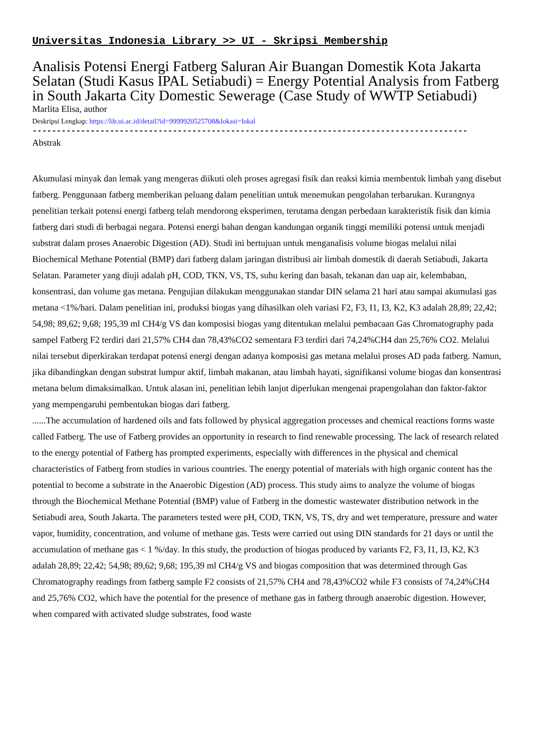Universitas Indonesia Library >> UI - Skripsi Membership
Analisis Potensi Energi Fatberg Saluran Air Buangan Domestik Kota Jakarta Selatan (Studi Kasus IPAL Setiabudi) = Energy Potential Analysis from Fatberg in South Jakarta City Domestic Sewerage (Case Study of WWTP Setiabudi)
Marlita Elisa, author
Deskripsi Lengkap: https://lib.ui.ac.id/detail?id=9999920525708&lokasi=lokal
------------------------------------------------------------------------------------------
Abstrak
Akumulasi minyak dan lemak yang mengeras diikuti oleh proses agregasi fisik dan reaksi kimia membentuk limbah yang disebut fatberg. Penggunaan fatberg memberikan peluang dalam penelitian untuk menemukan pengolahan terbarukan. Kurangnya penelitian terkait potensi energi fatberg telah mendorong eksperimen, terutama dengan perbedaan karakteristik fisik dan kimia fatberg dari studi di berbagai negara. Potensi energi bahan dengan kandungan organik tinggi memiliki potensi untuk menjadi substrat dalam proses Anaerobic Digestion (AD). Studi ini bertujuan untuk menganalisis volume biogas melalui nilai Biochemical Methane Potential (BMP) dari fatberg dalam jaringan distribusi air limbah domestik di daerah Setiabudi, Jakarta Selatan. Parameter yang diuji adalah pH, COD, TKN, VS, TS, suhu kering dan basah, tekanan dan uap air, kelembaban, konsentrasi, dan volume gas metana. Pengujian dilakukan menggunakan standar DIN selama 21 hari atau sampai akumulasi gas metana <1%/hari. Dalam penelitian ini, produksi biogas yang dihasilkan oleh variasi F2, F3, I1, I3, K2, K3 adalah 28,89; 22,42; 54,98; 89,62; 9,68; 195,39 ml CH4/g VS dan komposisi biogas yang ditentukan melalui pembacaan Gas Chromatography pada sampel Fatberg F2 terdiri dari 21,57% CH4 dan 78,43%CO2 sementara F3 terdiri dari 74,24%CH4 dan 25,76% CO2. Melalui nilai tersebut diperkirakan terdapat potensi energi dengan adanya komposisi gas metana melalui proses AD pada fatberg. Namun, jika dibandingkan dengan substrat lumpur aktif, limbah makanan, atau limbah hayati, signifikansi volume biogas dan konsentrasi metana belum dimaksimalkan. Untuk alasan ini, penelitian lebih lanjut diperlukan mengenai prapengolahan dan faktor-faktor yang mempengaruhi pembentukan biogas dari fatberg.
......The accumulation of hardened oils and fats followed by physical aggregation processes and chemical reactions forms waste called Fatberg. The use of Fatberg provides an opportunity in research to find renewable processing. The lack of research related to the energy potential of Fatberg has prompted experiments, especially with differences in the physical and chemical characteristics of Fatberg from studies in various countries. The energy potential of materials with high organic content has the potential to become a substrate in the Anaerobic Digestion (AD) process. This study aims to analyze the volume of biogas through the Biochemical Methane Potential (BMP) value of Fatberg in the domestic wastewater distribution network in the Setiabudi area, South Jakarta. The parameters tested were pH, COD, TKN, VS, TS, dry and wet temperature, pressure and water vapor, humidity, concentration, and volume of methane gas. Tests were carried out using DIN standards for 21 days or until the accumulation of methane gas < 1 %/day. In this study, the production of biogas produced by variants F2, F3, I1, I3, K2, K3 adalah 28,89; 22,42; 54,98; 89,62; 9,68; 195,39 ml CH4/g VS and biogas composition that was determined through Gas Chromatography readings from fatberg sample F2 consists of 21,57% CH4 and 78,43%CO2 while F3 consists of 74,24%CH4 and 25,76% CO2, which have the potential for the presence of methane gas in fatberg through anaerobic digestion. However, when compared with activated sludge substrates, food waste